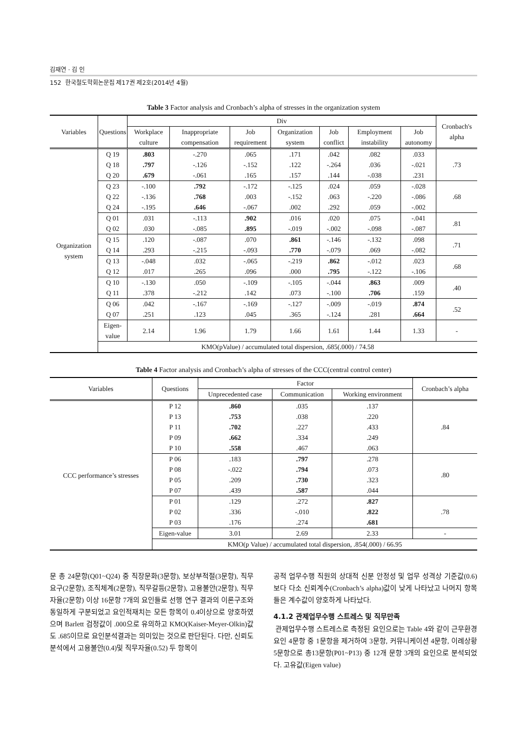김재연 · 김 인
152 한국철도학회논문집 제17권 제2호(2014년 4월)
Table 3 Factor analysis and Cronbach’s alpha of stresses in the organization system
| Variables | Questions | Div | | | | | | | Cronbach's alpha |
| --- | --- | --- | --- | --- | --- | --- | --- | --- | --- |
| | | Workplace culture | Inappropriate compensation | Job requirement | Organization system | Job conflict | Employment instability | Job autonomy | |
| Organization system | Q 19 | .803 | -.270 | .065 | .171 | .042 | .082 | .033 | .73 |
| | Q 18 | .797 | -.126 | -.152 | .122 | -.264 | .036 | -.021 | |
| | Q 20 | .679 | -.061 | .165 | .157 | .144 | -.038 | .231 | |
| | Q 23 | -.100 | .792 | -.172 | -.125 | .024 | .059 | -.028 | .68 |
| | Q 22 | -.136 | .768 | .003 | -.152 | .063 | -.220 | -.086 | |
| | Q 24 | -.195 | .646 | -.067 | .002 | .292 | .059 | -.002 | |
| | Q 01 | .031 | -.113 | .902 | .016 | .020 | .075 | -.041 | .81 |
| | Q 02 | .030 | -.085 | .895 | -.019 | -.002 | -.098 | -.087 | |
| | Q 15 | .120 | -.087 | .070 | .861 | -.146 | -.132 | .098 | .71 |
| | Q 14 | .293 | -.215 | -.093 | .770 | -.079 | .069 | -.082 | |
| | Q 13 | -.048 | .032 | -.065 | -.219 | .862 | -.012 | .023 | .68 |
| | Q 12 | .017 | .265 | .096 | .000 | .795 | -.122 | -.106 | |
| | Q 10 | -.130 | .050 | -.109 | -.105 | -.044 | .863 | .009 | .40 |
| | Q 11 | .378 | -.212 | .142 | .073 | -.100 | .706 | .159 | |
| | Q 06 | .042 | -.167 | -.169 | -.127 | -.009 | -.019 | .874 | .52 |
| | Q 07 | .251 | .123 | .045 | .365 | -.124 | .281 | .664 | |
| | Eigen- value | 2.14 | 1.96 | 1.79 | 1.66 | 1.61 | 1.44 | 1.33 | - |
| | KMO(pValue) / accumulated total dispersion, .685(.000) / 74.58 | | | | | | | | |
Table 4 Factor analysis and Cronbach’s alpha of stresses of the CCC(central control center)
| Variables | Questions | Factor | | | Cronbach’s alpha |
| --- | --- | --- | --- | --- | --- |
| | | Unprecedented case | Communication | Working environment | |
| CCC performance’s stresses | P 12 | .860 | .035 | .137 | .84 |
| | P 13 | .753 | .038 | .220 | |
| | P 11 | .702 | .227 | .433 | |
| | P 09 | .662 | .334 | .249 | |
| | P 10 | .558 | .467 | .063 | |
| | P 06 | .183 | .797 | .278 | .80 |
| | P 08 | -.022 | .794 | .073 | |
| | P 05 | .209 | .730 | .323 | |
| | P 07 | .439 | .587 | .044 | |
| | P 01 | .129 | .272 | .827 | .78 |
| | P 02 | .336 | -.010 | .822 | |
| | P 03 | .176 | .274 | .681 | |
| | Eigen-value | 3.01 | 2.69 | 2.33 | - |
| | KMO(p Value) / accumulated total dispersion, .854(.000) / 66.95 | | | | |
문 총 24문항(Q01~Q24) 중 직장문화(3문항), 보상부적절(3문항), 직무요구(2문항), 조직체계(2문항), 직무갈등(2문항), 고용불안(2문항), 직무자율(2문항) 이상 16문항 7개의 요인들로 선행 연구 결과의 이론구조와 동일하게 구분되었고 요인적재치는 모든 항목이 0.4이상으로 양호하였으며 Barlett 검정값이 .000으로 유의하고 KMO(Kaiser-Meyer-Olkin)값도 .685이므로 요인분석결과는 의미있는 것으로 판단된다. 다만, 신뢰도 분석에서 고용불안(0.4)및 직무자율(0.52) 두 항목이
공적 업무수행 직원의 상대적 신분 안정성 및 업무 성격상 기준값(0.6) 보다 다소 신뢰계수(Cronbach’s alpha)값이 낮게 나타났고 나머지 항목들은 계수값이 양호하게 나타났다.
4.1.2 관제업무수행 스트레스 및 직무만족
관제업무수행 스트레스로 측정된 요인으로는 Table 4와 같이 근무환경 요인 4문항 중 1문항을 제거하여 3문항, 커뮤니케이션 4문항, 이례상황 5문항으로 총13문항(P01~P13) 중 12개 문항 3개의 요인으로 분석되었다. 고유값(Eigen value)